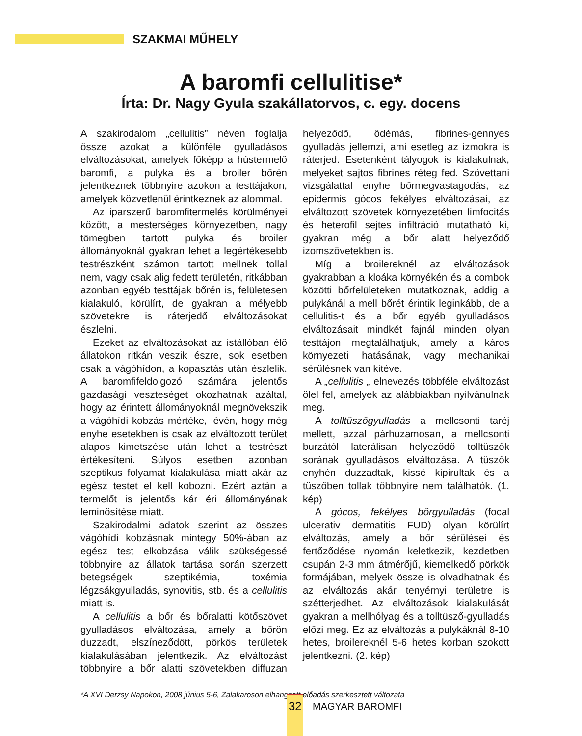SZAKMAI MŰHELY
A baromfi cellulitise*
Írta: Dr. Nagy Gyula szakállatorvos, c. egy. docens
A szakirodalom „cellulitis” néven foglalja össze azokat a különféle gyulladásos elváltozásokat, amelyek főképp a hústermelő baromfi, a pulyka és a broiler bőrén jelentkeznek többnyire azokon a testtájakon, amelyek közvetlenül érintkeznek az alommal.
Az iparszerű baromfitermelés körülményei között, a mesterséges környezetben, nagy tömegben tartott pulyka és broiler állományoknál gyakran lehet a legértékesebb testrészként számon tartott mellnek tollal nem, vagy csak alig fedett területén, ritkábban azonban egyéb testtájak bőrén is, felületesen kialakuló, körülírt, de gyakran a mélyebb szövetekre is ráterjedő elváltozásokat észlelni.
Ezeket az elváltozásokat az istállóban élő állatokon ritkán veszik észre, sok esetben csak a vágóhídon, a kopasztás után észlelik. A baromfifeldolgozó számára jelentős gazdasági veszteséget okozhatnak azáltal, hogy az érintett állományoknál megnövekszik a vágóhídi kobzás mértéke, lévén, hogy még enyhe esetekben is csak az elváltozott terület alapos kimetszése után lehet a testrészt értékesíteni. Súlyos esetben azonban szeptikus folyamat kialakulása miatt akár az egész testet el kell kobozni. Ezért aztán a termelőt is jelentős kár éri állományának leminősítése miatt.
Szakirodalmi adatok szerint az összes vágóhídi kobzásnak mintegy 50%-ában az egész test elkobzása válik szükségessé többnyire az állatok tartása során szerzett betegségek szeptikémia, toxémia légzsákgyulladás, synovitis, stb. és a cellulitis miatt is.
A cellulitis a bőr és bőralatti kötőszövet gyulladásos elváltozása, amely a bőrön duzzadt, elszíneződött, pörkös területek kialakulásában jelentkezik. Az elváltozást többnyire a bőr alatti szövetekben diffuzan helyeződő, ödémás, fibrines-gennyes gyulladás jellemzi, ami esetleg az izmokra is ráterjed. Esetenként tályogok is kialakulnak, melyeket sajtos fibrines réteg fed. Szövettani vizsgálattal enyhe bőrmegvastagodás, az epidermis gócos fekélyes elváltozásai, az elváltozott szövetek környezetében limfocitás és heterofil sejtes infiltráció mutatható ki, gyakran még a bőr alatt helyeződő izomszövetekben is.
Míg a broilereknél az elváltozások gyakrabban a kloáka környékén és a combok közötti bőrfelületeken mutatkoznak, addig a pulykánál a mell bőrét érintik leginkább, de a cellulitis-t és a bőr egyéb gyulladásos elváltozásait mindkét fajnál minden olyan testtájon megtalálhatjuk, amely a káros környezeti hatásának, vagy mechanikai sérülésnek van kitéve.
A „cellulitis „ elnevezés többféle elváltozást ölel fel, amelyek az alábbiakban nyilvánulnak meg.
A tolltüszőgyulladás a mellcsonti taréj mellett, azzal párhuzamosan, a mellcsonti burzától laterálisan helyeződő tolltüszők sorának gyulladásos elváltozása. A tüszők enyhén duzzadtak, kissé kipirultak és a tüszőben tollak többnyire nem találhatók. (1. kép)
A gócos, fekélyes bőrgyulladás (focal ulcerativ dermatitis FUD) olyan körülírt elváltozás, amely a bőr sérülései és fertőződése nyomán keletkezik, kezdetben csupán 2-3 mm átmérőjű, kiemelkedő pörkök formájában, melyek össze is olvadhatnak és az elváltozás akár tenyérnyi területre is szétterjedhet. Az elváltozások kialakulását gyakran a mellhólyag és a tolltüsző-gyulladás előzi meg. Ez az elváltozás a pulykáknál 8-10 hetes, broilereknél 5-6 hetes korban szokott jelentkezni. (2. kép)
*A XVI Derzsy Napokon, 2008 június 5-6, Zalakaroson elhangzott előadás szerkesztett változata
32 MAGYAR BAROMFI